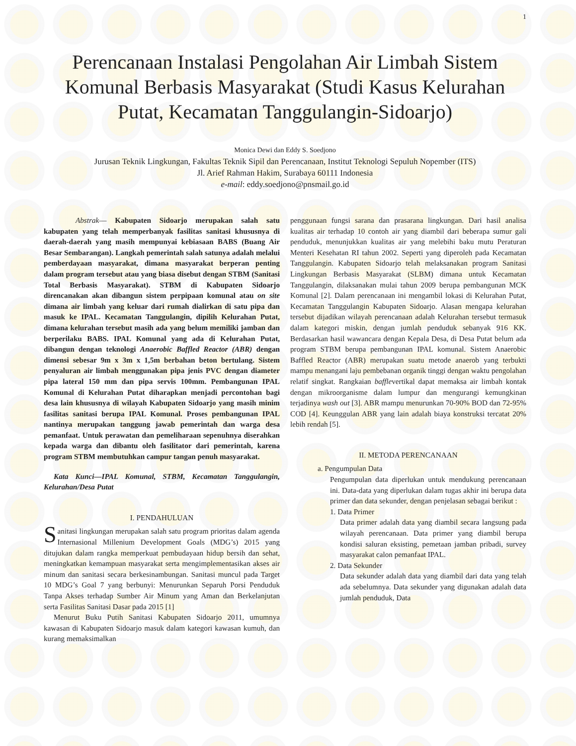1
Perencanaan Instalasi Pengolahan Air Limbah Sistem Komunal Berbasis Masyarakat (Studi Kasus Kelurahan Putat, Kecamatan Tanggulangin-Sidoarjo)
Monica Dewi dan Eddy S. Soedjono
Jurusan Teknik Lingkungan, Fakultas Teknik Sipil dan Perencanaan, Institut Teknologi Sepuluh Nopember (ITS)
Jl. Arief Rahman Hakim, Surabaya 60111 Indonesia
e-mail: eddy.soedjono@pnsmail.go.id
Abstrak— Kabupaten Sidoarjo merupakan salah satu kabupaten yang telah memperbanyak fasilitas sanitasi khususnya di daerah-daerah yang masih mempunyai kebiasaan BABS (Buang Air Besar Sembarangan). Langkah pemerintah salah satunya adalah melalui pemberdayaan masyarakat, dimana masyarakat berperan penting dalam program tersebut atau yang biasa disebut dengan STBM (Sanitasi Total Berbasis Masyarakat). STBM di Kabupaten Sidoarjo direncanakan akan dibangun sistem perpipaan komunal atau on site dimana air limbah yang keluar dari rumah dialirkan di satu pipa dan masuk ke IPAL. Kecamatan Tanggulangin, dipilih Kelurahan Putat, dimana kelurahan tersebut masih ada yang belum memiliki jamban dan berperilaku BABS. IPAL Komunal yang ada di Kelurahan Putat, dibangun dengan teknologi Anaerobic Baffled Reactor (ABR) dengan dimensi sebesar 9m x 3m x 1,5m berbahan beton bertulang. Sistem penyaluran air limbah menggunakan pipa jenis PVC dengan diameter pipa lateral 150 mm dan pipa servis 100mm. Pembangunan IPAL Komunal di Kelurahan Putat diharapkan menjadi percontohan bagi desa lain khususnya di wilayah Kabupaten Sidoarjo yang masih minim fasilitas sanitasi berupa IPAL Komunal. Proses pembangunan IPAL nantinya merupakan tanggung jawab pemerintah dan warga desa pemanfaat. Untuk perawatan dan pemeliharaan sepenuhnya diserahkan kepada warga dan dibantu oleh fasilitator dari pemerintah, karena program STBM membutuhkan campur tangan penuh masyarakat.
Kata Kunci—IPAL Komunal, STBM, Kecamatan Tanggulangin, Kelurahan/Desa Putat
I. PENDAHULUAN
Sanitasi lingkungan merupakan salah satu program prioritas dalam agenda Internasional Millenium Development Goals (MDG’s) 2015 yang ditujukan dalam rangka memperkuat pembudayaan hidup bersih dan sehat, meningkatkan kemampuan masyarakat serta mengimplementasikan akses air minum dan sanitasi secara berkesinambungan. Sanitasi muncul pada Target 10 MDG’s Goal 7 yang berbunyi: Menurunkan Separuh Porsi Penduduk Tanpa Akses terhadap Sumber Air Minum yang Aman dan Berkelanjutan serta Fasilitas Sanitasi Dasar pada 2015 [1]
Menurut Buku Putih Sanitasi Kabupaten Sidoarjo 2011, umumnya kawasan di Kabupaten Sidoarjo masuk dalam kategori kawasan kumuh, dan kurang memaksimalkan
penggunaan fungsi sarana dan prasarana lingkungan. Dari hasil analisa kualitas air terhadap 10 contoh air yang diambil dari beberapa sumur gali penduduk, menunjukkan kualitas air yang melebihi baku mutu Peraturan Menteri Kesehatan RI tahun 2002. Seperti yang diperoleh pada Kecamatan Tanggulangin. Kabupaten Sidoarjo telah melaksanakan program Sanitasi Lingkungan Berbasis Masyarakat (SLBM) dimana untuk Kecamatan Tanggulangin, dilaksanakan mulai tahun 2009 berupa pembangunan MCK Komunal [2]. Dalam perencanaan ini mengambil lokasi di Kelurahan Putat, Kecamatan Tanggulangin Kabupaten Sidoarjo. Alasan mengapa kelurahan tersebut dijadikan wilayah perencanaan adalah Kelurahan tersebut termasuk dalam kategori miskin, dengan jumlah penduduk sebanyak 916 KK. Berdasarkan hasil wawancara dengan Kepala Desa, di Desa Putat belum ada program STBM berupa pembangunan IPAL komunal. Sistem Anaerobic Baffled Reactor (ABR) merupakan suatu metode anaerob yang terbukti mampu menangani laju pembebanan organik tinggi dengan waktu pengolahan relatif singkat. Rangkaian bafflevertikal dapat memaksa air limbah kontak dengan mikroorganisme dalam lumpur dan mengurangi kemungkinan terjadinya wash out [3]. ABR mampu menurunkan 70-90% BOD dan 72-95% COD [4]. Keunggulan ABR yang lain adalah biaya konstruksi tercatat 20% lebih rendah [5].
II. METODA PERENCANAAN
a. Pengumpulan Data
Pengumpulan data diperlukan untuk mendukung perencanaan ini. Data-data yang diperlukan dalam tugas akhir ini berupa data primer dan data sekunder, dengan penjelasan sebagai berikut :
1. Data Primer
Data primer adalah data yang diambil secara langsung pada wilayah perencanaan. Data primer yang diambil berupa kondisi saluran eksisting, pemetaan jamban pribadi, survey masyarakat calon pemanfaat IPAL.
2. Data Sekunder
Data sekunder adalah data yang diambil dari data yang telah ada sebelumnya. Data sekunder yang digunakan adalah data jumlah penduduk, Data